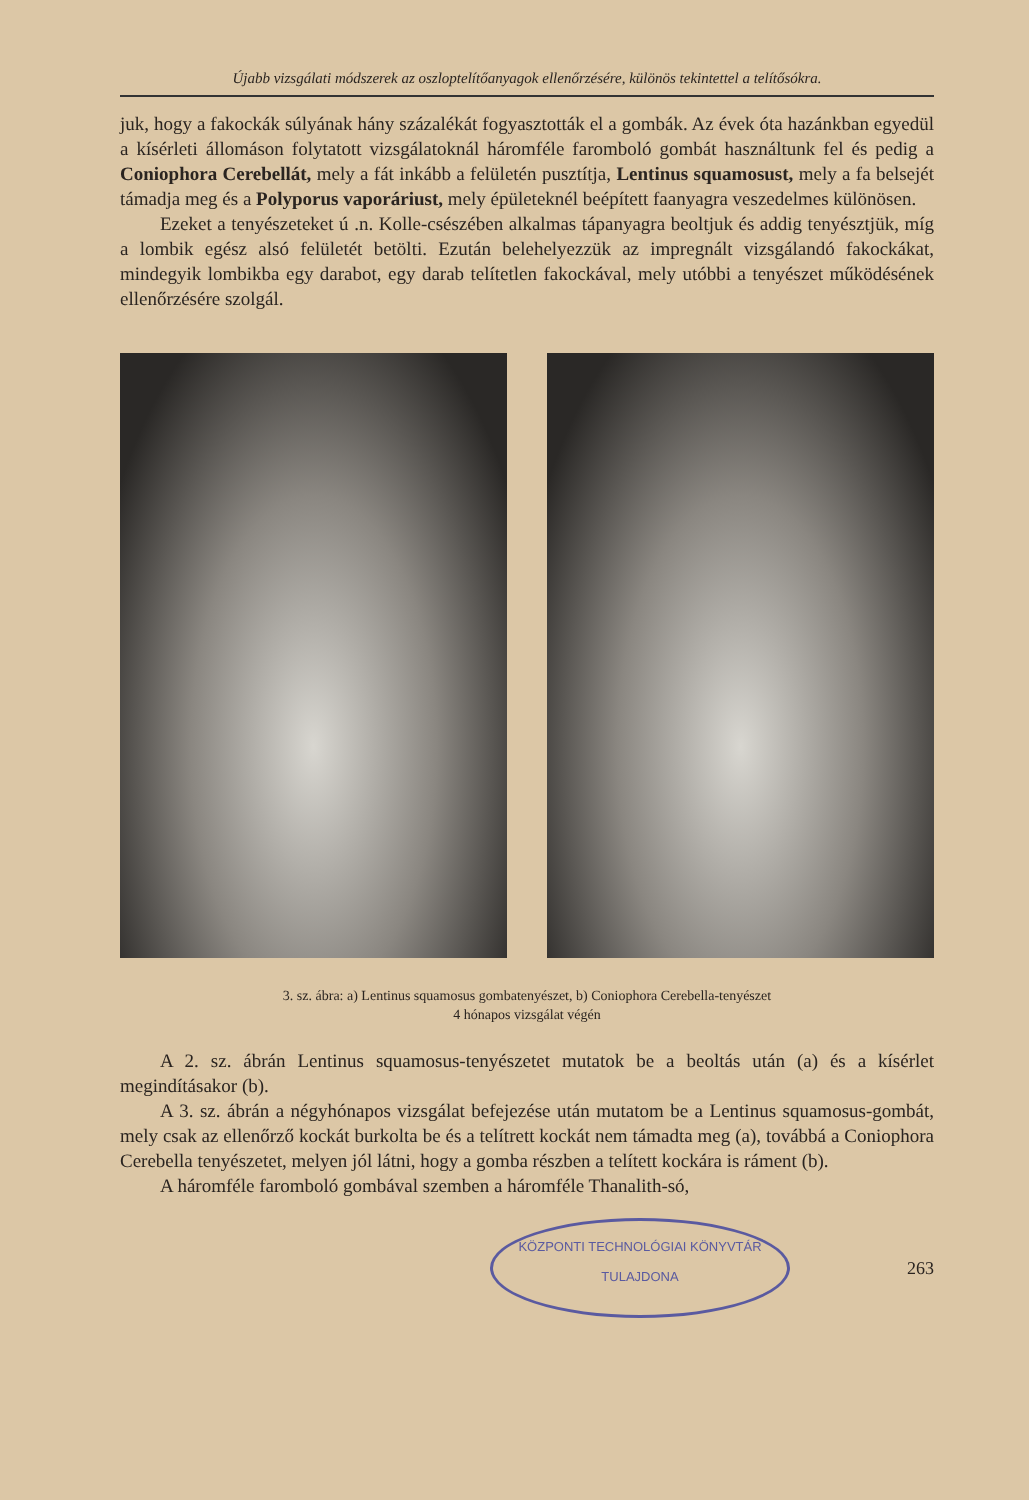Újabb vizsgálati módszerek az oszloptelítőanyagok ellenőrzésére, különös tekintettel a telítősókra.
juk, hogy a fakockák súlyának hány százalékát fogyasztották el a gombák. Az évek óta hazánkban egyedül a kísérleti állomáson folytatott vizsgálatoknál háromféle faromboló gombát használtunk fel és pedig a Coniophora Cerebellát, mely a fát inkább a felületén pusztítja, Lentinus squamosust, mely a fa belsejét támadja meg és a Polyporus vaporáriust, mely épületeknél beépített faanyagra veszedelmes különösen.
Ezeket a tenyészeteket ú .n. Kolle-csészében alkalmas tápanyagra beoltjuk és addig tenyésztjük, míg a lombik egész alsó felületét betölti. Ezután belehelyezzük az impregnált vizsgálandó fakockákat, mindegyik lombikba egy darabot, egy darab telítetlen fakockával, mely utóbbi a tenyészet működésének ellenőrzésére szolgál.
3. sz. ábra: a) Lentinus squamosus gombatenyészet, b) Coniophora Cerebella-tenyészet
4 hónapos vizsgálat végén
A 2. sz. ábrán Lentinus squamosus-tenyészetet mutatok be a beoltás után (a) és a kísérlet megindításakor (b).
A 3. sz. ábrán a négyhónapos vizsgálat befejezése után mutatom be a Lentinus squamosus-gombát, mely csak az ellenőrző kockát burkolta be és a telítrett kockát nem támadta meg (a), továbbá a Coniophora Cerebella tenyészetet, melyen jól látni, hogy a gomba részben a telített kockára is ráment (b).
A háromféle faromboló gombával szemben a háromféle Thanalith-só,
KÖZPONTI TECHNOLÓGIAI KÖNYVTÁR
TULAJDONA
263